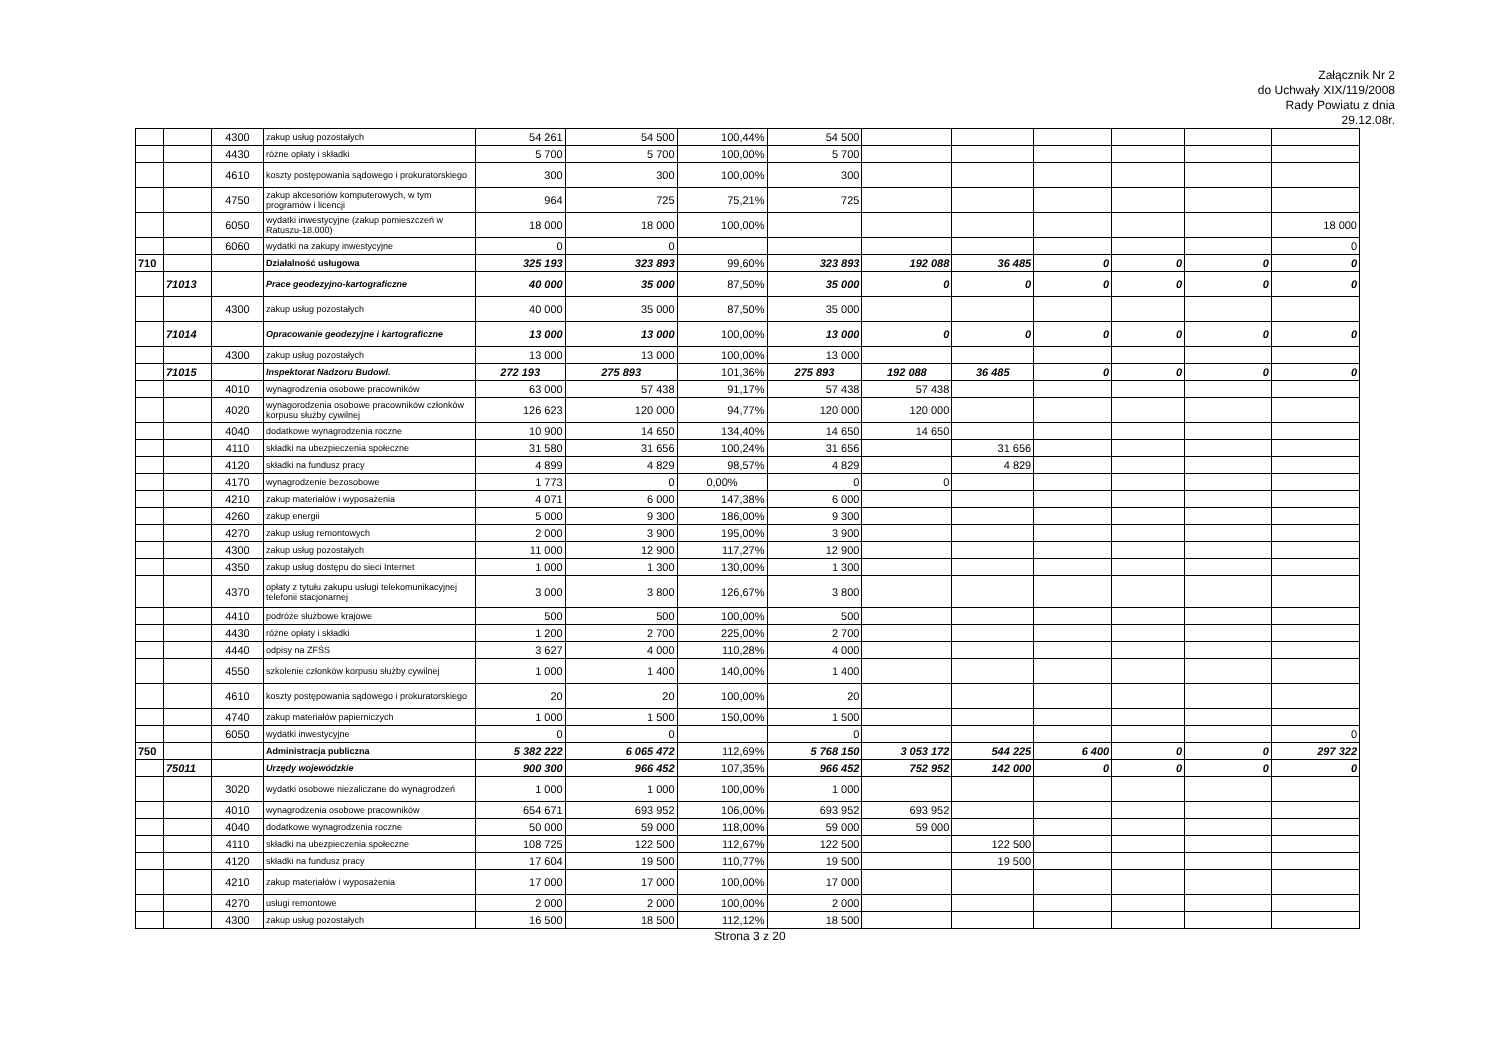Załącznik Nr 2
do Uchwały XIX/119/2008
Rady Powiatu z dnia
29.12.08r.
| | | 4300 | zakup usług pozostałych | 54 261 | 54 500 | 100,44% | 54 500 | | | | | | |
| | | 4430 | różne opłaty i składki | 5 700 | 5 700 | 100,00% | 5 700 | | | | | | |
| | | 4610 | koszty postępowania sądowego i prokuratorskiego | 300 | 300 | 100,00% | 300 | | | | | | |
| | | 4750 | zakup akcesoriów komputerowych, w tym programów i licencji | 964 | 725 | 75,21% | 725 | | | | | | |
| | | 6050 | wydatki inwestycyjne (zakup pomieszczeń w Ratuszu-18.000) | 18 000 | 18 000 | 100,00% | | | | | | | 18 000 |
| | | 6060 | wydatki na zakupy inwestycyjne | 0 | 0 | | | | | | | | 0 |
| 710 | | | Działalność usługowa | 325 193 | 323 893 | 99,60% | 323 893 | 192 088 | 36 485 | 0 | 0 | 0 | 0 |
| | 71013 | | Prace geodezyjno-kartograficzne | 40 000 | 35 000 | 87,50% | 35 000 | 0 | 0 | 0 | 0 | 0 | 0 |
| | | 4300 | zakup usług pozostałych | 40 000 | 35 000 | 87,50% | 35 000 | | | | | | |
| | 71014 | | Opracowanie geodezyjne i kartograficzne | 13 000 | 13 000 | 100,00% | 13 000 | 0 | 0 | 0 | 0 | 0 | 0 |
| | | 4300 | zakup usług pozostałych | 13 000 | 13 000 | 100,00% | 13 000 | | | | | | |
| | 71015 | | Inspektorat Nadzoru Budowl. | 272 193 | 275 893 | 101,36% | 275 893 | 192 088 | 36 485 | 0 | 0 | 0 | 0 |
| | | 4010 | wynagrodzenia osobowe pracowników | 63 000 | 57 438 | 91,17% | 57 438 | 57 438 | | | | | |
| | | 4020 | wynagorodzenia osobowe pracowników członków korpusu służby cywilnej | 126 623 | 120 000 | 94,77% | 120 000 | 120 000 | | | | | |
| | | 4040 | dodatkowe wynagrodzenia roczne | 10 900 | 14 650 | 134,40% | 14 650 | 14 650 | | | | | |
| | | 4110 | składki na ubezpieczenia społeczne | 31 580 | 31 656 | 100,24% | 31 656 | | 31 656 | | | | |
| | | 4120 | składki na fundusz pracy | 4 899 | 4 829 | 98,57% | 4 829 | | 4 829 | | | | |
| | | 4170 | wynagrodzenie bezosobowe | 1 773 | 0 | 0,00% | 0 | 0 | | | | | |
| | | 4210 | zakup materiałów i wyposażenia | 4 071 | 6 000 | 147,38% | 6 000 | | | | | | |
| | | 4260 | zakup energii | 5 000 | 9 300 | 186,00% | 9 300 | | | | | | |
| | | 4270 | zakup usług remontowych | 2 000 | 3 900 | 195,00% | 3 900 | | | | | | |
| | | 4300 | zakup usług pozostałych | 11 000 | 12 900 | 117,27% | 12 900 | | | | | | |
| | | 4350 | zakup usług dostępu do sieci Internet | 1 000 | 1 300 | 130,00% | 1 300 | | | | | | |
| | | 4370 | opłaty z tytułu zakupu usługi telekomunikacyjnej telefonii stacjonarnej | 3 000 | 3 800 | 126,67% | 3 800 | | | | | | |
| | | 4410 | podróże służbowe krajowe | 500 | 500 | 100,00% | 500 | | | | | | |
| | | 4430 | różne opłaty i składki | 1 200 | 2 700 | 225,00% | 2 700 | | | | | | |
| | | 4440 | odpisy na ZFŚS | 3 627 | 4 000 | 110,28% | 4 000 | | | | | | |
| | | 4550 | szkolenie członków korpusu służby cywilnej | 1 000 | 1 400 | 140,00% | 1 400 | | | | | | |
| | | 4610 | koszty postępowania sądowego i prokuratorskiego | 20 | 20 | 100,00% | 20 | | | | | | |
| | | 4740 | zakup materiałów papierniczych | 1 000 | 1 500 | 150,00% | 1 500 | | | | | | |
| | | 6050 | wydatki inwestycyjne | 0 | 0 | | 0 | | | | | | 0 |
| 750 | | | Administracja publiczna | 5 382 222 | 6 065 472 | 112,69% | 5 768 150 | 3 053 172 | 544 225 | 6 400 | 0 | 0 | 297 322 |
| | 75011 | | Urzędy wojewódzkie | 900 300 | 966 452 | 107,35% | 966 452 | 752 952 | 142 000 | 0 | 0 | 0 | 0 |
| | | 3020 | wydatki osobowe niezaliczane do wynagrodzeń | 1 000 | 1 000 | 100,00% | 1 000 | | | | | | |
| | | 4010 | wynagrodzenia osobowe pracowników | 654 671 | 693 952 | 106,00% | 693 952 | 693 952 | | | | | |
| | | 4040 | dodatkowe wynagrodzenia roczne | 50 000 | 59 000 | 118,00% | 59 000 | 59 000 | | | | | |
| | | 4110 | składki na ubezpieczenia społeczne | 108 725 | 122 500 | 112,67% | 122 500 | | 122 500 | | | | |
| | | 4120 | składki na fundusz pracy | 17 604 | 19 500 | 110,77% | 19 500 | | 19 500 | | | | |
| | | 4210 | zakup materiałów i wyposażenia | 17 000 | 17 000 | 100,00% | 17 000 | | | | | | |
| | | 4270 | usługi remontowe | 2 000 | 2 000 | 100,00% | 2 000 | | | | | | |
| | | 4300 | zakup usług pozostałych | 16 500 | 18 500 | 112,12% | 18 500 | | | | | | |
Strona 3 z 20